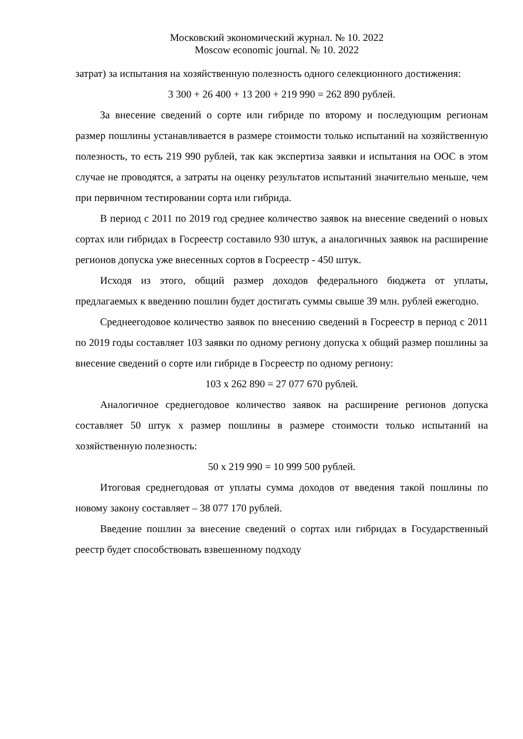Московский экономический журнал. № 10. 2022
Moscow economic journal. № 10. 2022
затрат) за испытания на хозяйственную полезность одного селекционного достижения:
3 300 + 26 400 + 13 200 + 219 990 = 262 890 рублей.
За внесение сведений о сорте или гибриде по второму и последующим регионам размер пошлины устанавливается в размере стоимости только испытаний на хозяйственную полезность, то есть 219 990 рублей, так как экспертиза заявки и испытания на ООС в этом случае не проводятся, а затраты на оценку результатов испытаний значительно меньше, чем при первичном тестировании сорта или гибрида.
В период с 2011 по 2019 год среднее количество заявок на внесение сведений о новых сортах или гибридах в Госреестр составило 930 штук, а аналогичных заявок на расширение регионов допуска уже внесенных сортов в Госреестр - 450 штук.
Исходя из этого, общий размер доходов федерального бюджета от уплаты, предлагаемых к введению пошлин будет достигать суммы свыше 39 млн. рублей ежегодно.
Среднеегодовое количество заявок по внесению сведений в Госреестр в период с 2011 по 2019 годы составляет 103 заявки по одному региону допуска х общий размер пошлины за внесение сведений о сорте или гибриде в Госреестр по одному региону:
103 х 262 890 = 27 077 670 рублей.
Аналогичное среднегодовое количество заявок на расширение регионов допуска составляет 50 штук х размер пошлины в размере стоимости только испытаний на хозяйственную полезность:
50 х 219 990 = 10 999 500 рублей.
Итоговая среднегодовая от уплаты сумма доходов от введения такой пошлины по новому закону составляет – 38 077 170 рублей.
Введение пошлин за внесение сведений о сортах или гибридах в Государственный реестр будет способствовать взвешенному подходу